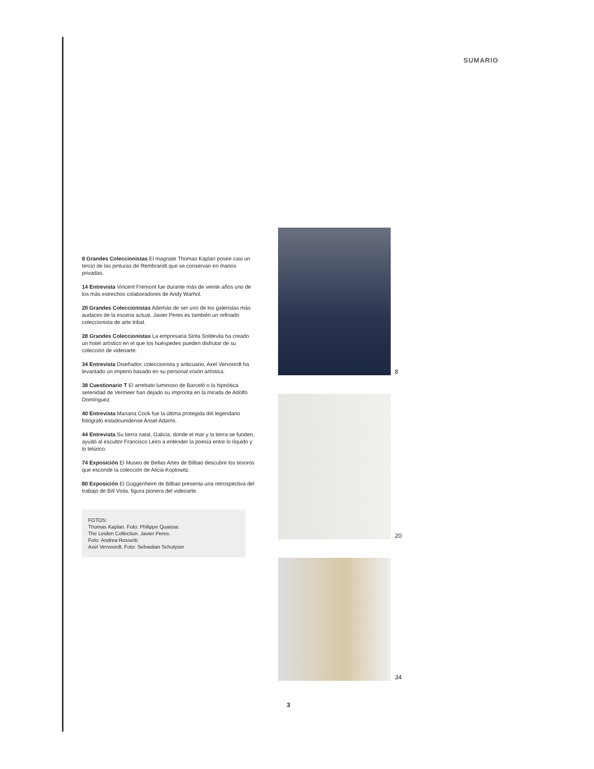SUMARIO
8 Grandes Coleccionistas El magnate Thomas Kaplan posee casi un tercio de las pinturas de Rembrandt que se conservan en manos privadas.
14 Entrevista Vincent Fremont fue durante más de veinte años uno de los más estrechos colaboradores de Andy Warhol.
20 Grandes Coleccionistas Además de ser uno de los galeristas más audaces de la escena actual, Javier Peres es también un refinado coleccionista de arte tribal.
28 Grandes Coleccionistas La empresaria Sinta Soldevila ha creado un hotel artístico en el que los huéspedes pueden disfrutar de su colección de videoarte.
34 Entrevista Diseñador, coleccionista y anticuario, Axel Vervoordt ha levantado un imperio basado en su personal visión artística.
38 Cuestionario T El arrebato luminoso de Barceló o la hipnótica serenidad de Vermeer han dejado su impronta en la mirada de Adolfo Domínguez.
40 Entrevista Mariana Cook fue la última protegida del legendario fotógrafo estadounidense Ansel Adams.
44 Entrevista Su tierra natal, Galicia, donde el mar y la tierra se funden, ayudó al escultor Francisco Leiro a entender la poesía entre lo líquido y lo telúrico.
74 Exposición El Museo de Bellas Artes de Bilbao descubre los tesoros que esconde la colección de Alicia Koplowitz.
80 Exposición El Guggenheim de Bilbao presenta una retrospectiva del trabajo de Bill Viola, figura pionera del videoarte.
FOTOS:
Thomas Kaplan. Foto: Philippe Quaisse.
The Leiden Collection. Javier Peres.
Foto: Andrea Rossetti.
Axel Vervoordt. Foto: Sebastian Schutyser
8
20
34
3